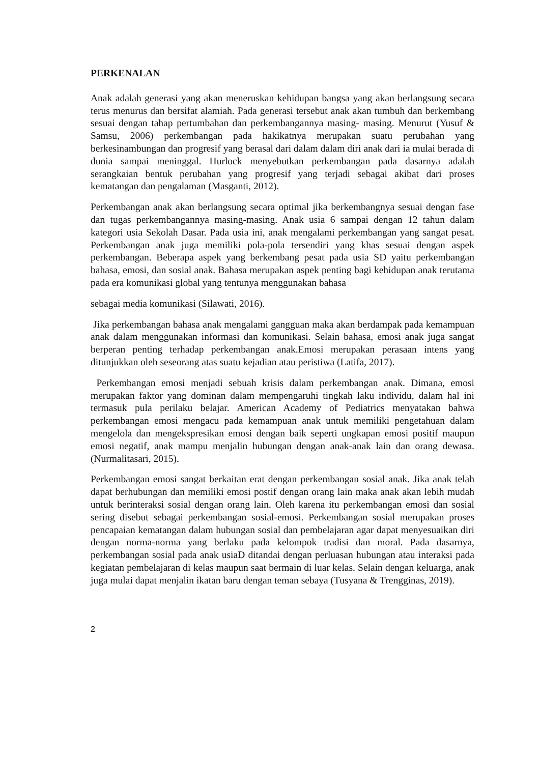PERKENALAN
Anak adalah generasi yang akan meneruskan kehidupan bangsa yang akan berlangsung secara terus menurus dan bersifat alamiah. Pada generasi tersebut anak akan tumbuh dan berkembang sesuai dengan tahap pertumbahan dan perkembangannya masing- masing. Menurut (Yusuf & Samsu, 2006) perkembangan pada hakikatnya merupakan suatu perubahan yang berkesinambungan dan progresif yang berasal dari dalam dalam diri anak dari ia mulai berada di dunia sampai meninggal. Hurlock menyebutkan perkembangan pada dasarnya adalah serangkaian bentuk perubahan yang progresif yang terjadi sebagai akibat dari proses kematangan dan pengalaman (Masganti, 2012).
Perkembangan anak akan berlangsung secara optimal jika berkembangnya sesuai dengan fase dan tugas perkembangannya masing-masing. Anak usia 6 sampai dengan 12 tahun dalam kategori usia Sekolah Dasar. Pada usia ini, anak mengalami perkembangan yang sangat pesat. Perkembangan anak juga memiliki pola-pola tersendiri yang khas sesuai dengan aspek perkembangan. Beberapa aspek yang berkembang pesat pada usia SD yaitu perkembangan bahasa, emosi, dan sosial anak. Bahasa merupakan aspek penting bagi kehidupan anak terutama pada era komunikasi global yang tentunya menggunakan bahasa
sebagai media komunikasi (Silawati, 2016).
Jika perkembangan bahasa anak mengalami gangguan maka akan berdampak pada kemampuan anak dalam menggunakan informasi dan komunikasi. Selain bahasa, emosi anak juga sangat berperan penting terhadap perkembangan anak.Emosi merupakan perasaan intens yang ditunjukkan oleh seseorang atas suatu kejadian atau peristiwa (Latifa, 2017).
Perkembangan emosi menjadi sebuah krisis dalam perkembangan anak. Dimana, emosi merupakan faktor yang dominan dalam mempengaruhi tingkah laku individu, dalam hal ini termasuk pula perilaku belajar. American Academy of Pediatrics menyatakan bahwa perkembangan emosi mengacu pada kemampuan anak untuk memiliki pengetahuan dalam mengelola dan mengekspresikan emosi dengan baik seperti ungkapan emosi positif maupun emosi negatif, anak mampu menjalin hubungan dengan anak-anak lain dan orang dewasa. (Nurmalitasari, 2015).
Perkembangan emosi sangat berkaitan erat dengan perkembangan sosial anak. Jika anak telah dapat berhubungan dan memiliki emosi postif dengan orang lain maka anak akan lebih mudah untuk berinteraksi sosial dengan orang lain. Oleh karena itu perkembangan emosi dan sosial sering disebut sebagai perkembangan sosial-emosi. Perkembangan sosial merupakan proses pencapaian kematangan dalam hubungan sosial dan pembelajaran agar dapat menyesuaikan diri dengan norma-norma yang berlaku pada kelompok tradisi dan moral. Pada dasarnya, perkembangan sosial pada anak usiaD ditandai dengan perluasan hubungan atau interaksi pada kegiatan pembelajaran di kelas maupun saat bermain di luar kelas. Selain dengan keluarga, anak juga mulai dapat menjalin ikatan baru dengan teman sebaya (Tusyana & Trengginas, 2019).
2